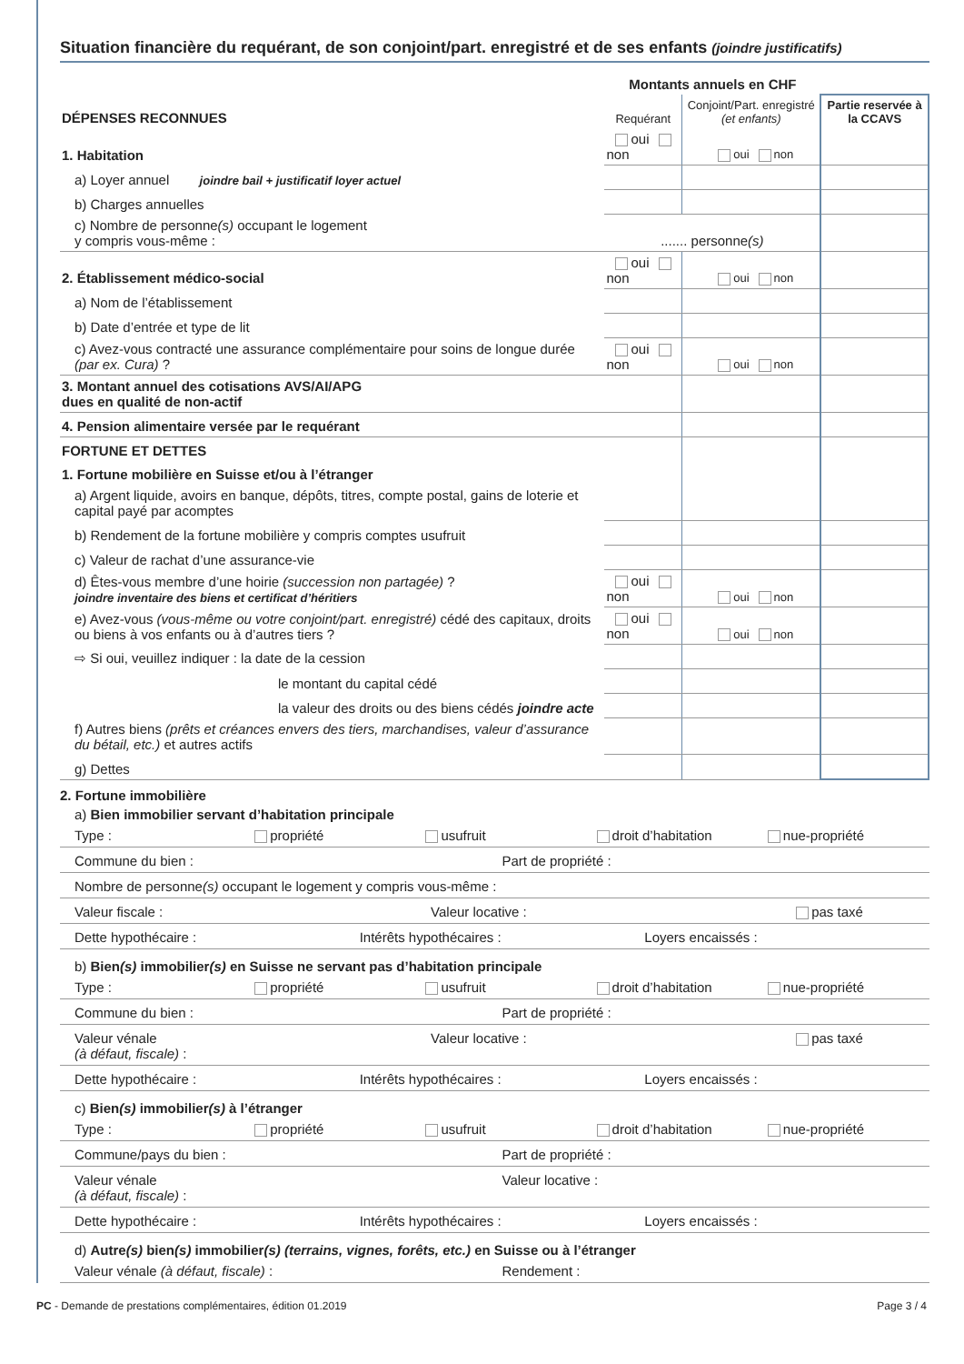Situation financière du requérant, de son conjoint/part. enregistré et de ses enfants (joindre justificatifs)
| | Montants annuels en CHF | | |
| DÉPENSES RECONNUES | Requérant | Conjoint/Part. enregistré (et enfants) | Partie reservée à la CCAVS |
| 1. Habitation | oui non | oui non | |
| a) Loyer annuel joindre bail + justificatif loyer actuel | | | |
| b) Charges annuelles | | | |
| c) Nombre de personne (s) occupant le logement y compris vous-même : | ....... personne (s) | | |
| 2. Établissement médico-social | oui non | oui non | |
| a) Nom de l’établissement | | | |
| b) Date d’entrée et type de lit | | | |
| c) Avez-vous contracté une assurance complémentaire pour soins de longue durée (par ex. Cura) ? | oui non | oui non | |
| 3. Montant annuel des cotisations AVS/AI/APG dues en qualité de non-actif | | | |
| 4. Pension alimentaire versée par le requérant | | | |
| FORTUNE ET DETTES | | | |
| 1. Fortune mobilière en Suisse et/ou à l’étranger | | | |
| a) Argent liquide, avoirs en banque, dépôts, titres, compte postal, gains de loterie et capital payé par acomptes | | | |
| b) Rendement de la fortune mobilière y compris comptes usufruit | | | |
| c) Valeur de rachat d’une assurance-vie | | | |
| d) Êtes-vous membre d’une hoirie (succession non partagée) ? joindre inventaire des biens et certificat d’héritiers | oui non | oui non | |
| e) Avez-vous (vous-même ou votre conjoint/part. enregistré) cédé des capitaux, droits ou biens à vos enfants ou à d’autres tiers ? | oui non | oui non | |
| ⇨ Si oui, veuillez indiquer : la date de la cession | | | |
| le montant du capital cédé | | | |
| la valeur des droits ou des biens cédés joindre acte | | | |
| f) Autres biens (prêts et créances envers des tiers, marchandises, valeur d’assurance du bétail, etc.) et autres actifs | | | |
| g) Dettes | | | |
2. Fortune immobilière
a) Bien immobilier servant d’habitation principale
Type : propriété usufruit droit d’habitation nue-propriété
Commune du bien : Part de propriété :
Nombre de personne(s) occupant le logement y compris vous-même :
Valeur fiscale : Valeur locative : pas taxé
Dette hypothécaire : Intérêts hypothécaires : Loyers encaissés :
b) Bien(s) immobilier(s) en Suisse ne servant pas d’habitation principale
Type : propriété usufruit droit d’habitation nue-propriété
Commune du bien : Part de propriété :
Valeur vénale
(à défaut, fiscale) : Valeur locative : pas taxé
Dette hypothécaire : Intérêts hypothécaires : Loyers encaissés :
c) Bien(s) immobilier(s) à l’étranger
Type : propriété usufruit droit d’habitation nue-propriété
Commune/pays du bien : Part de propriété :
Valeur vénale
(à défaut, fiscale) : Valeur locative :
Dette hypothécaire : Intérêts hypothécaires : Loyers encaissés :
d) Autre(s) bien(s) immobilier(s) (terrains, vignes, forêts, etc.) en Suisse ou à l’étranger
Valeur vénale (à défaut, fiscale) : Rendement :
PC - Demande de prestations complémentaires, édition 01.2019 Page 3 / 4